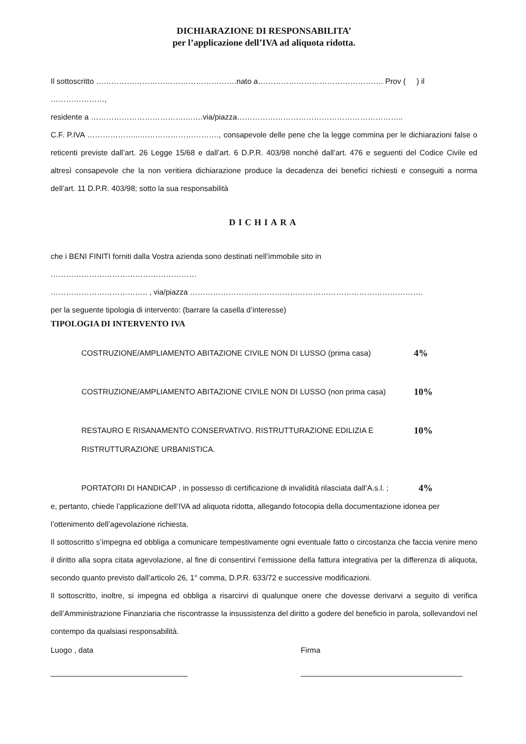DICHIARAZIONE DI RESPONSABILITA’
per l’applicazione dell’IVA ad aliquota ridotta.
Il sottoscritto ……………………………………………….nato a…………………………………………. Prov ( ) il …………………,
residente a ……………………………….…….via/piazza………………………………………………………..
C.F. P.IVA ………………...…………………………., consapevole delle pene che la legge commina per le dichiarazioni false o reticenti previste dall’art. 26 Legge 15/68 e dall’art. 6 D.P.R. 403/98 nonché dall’art. 476 e seguenti del Codice Civile ed altresì consapevole che la non veritiera dichiarazione produce la decadenza dei benefici richiesti e conseguiti a norma dell’art. 11 D.P.R. 403/98; sotto la sua responsabilità
DICHIARA
che i BENI FINITI forniti dalla Vostra azienda sono destinati nell’immobile sito in
…………………………………………………
……………………………….. , via/piazza ……………………………………………………………………………….
per la seguente tipologia di intervento: (barrare la casella d’interesse)
TIPOLOGIA DI INTERVENTO IVA
COSTRUZIONE/AMPLIAMENTO ABITAZIONE CIVILE NON DI LUSSO (prima casa)
4%
COSTRUZIONE/AMPLIAMENTO ABITAZIONE CIVILE NON DI LUSSO (non prima casa)
10%
RESTAURO E RISANAMENTO CONSERVATIVO. RISTRUTTURAZIONE EDILIZIA E RISTRUTTURAZIONE URBANISTICA.
10%
PORTATORI DI HANDICAP , in possesso di certificazione di invalidità rilasciata dall’A.s.l. ;
4%
e, pertanto, chiede l’applicazione dell’IVA ad aliquota ridotta, allegando fotocopia della documentazione idonea per l’ottenimento dell’agevolazione richiesta.
Il sottoscritto s’impegna ed obbliga a comunicare tempestivamente ogni eventuale fatto o circostanza che faccia venire meno il diritto alla sopra citata agevolazione, al fine di consentirvi l’emissione della fattura integrativa per la differenza di aliquota, secondo quanto previsto dall’articolo 26, 1° comma, D.P.R. 633/72 e successive modificazioni.
Il sottoscritto, inoltre, si impegna ed obbliga a risarcirvi di qualunque onere che dovesse derivarvi a seguito di verifica dell’Amministrazione Finanziaria che riscontrasse la insussistenza del diritto a godere del beneficio in parola, sollevandovi nel contempo da qualsiasi responsabilità.
Luogo , data Firma